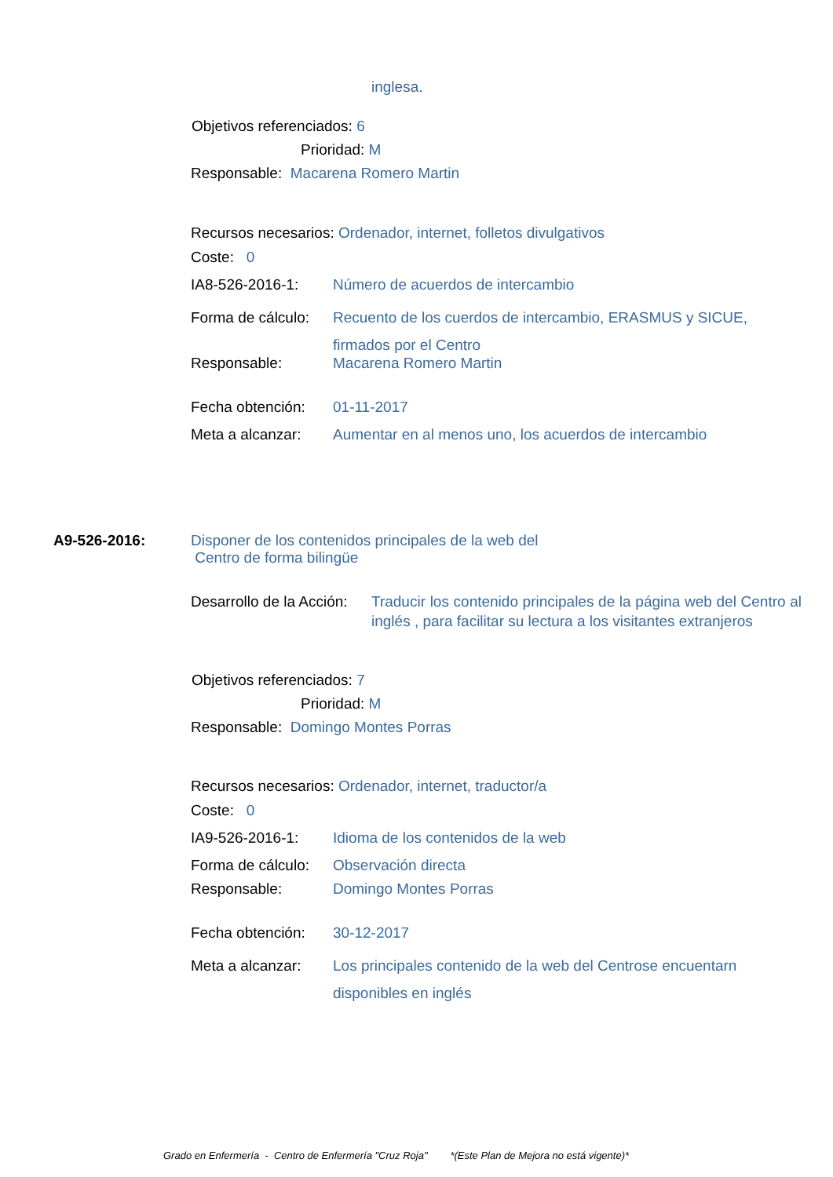inglesa.
Objetivos referenciados: 6
Prioridad: M
Responsable: Macarena Romero Martin
Recursos necesarios: Ordenador, internet, folletos divulgativos
Coste: 0
IA8-526-2016-1: Número de acuerdos de intercambio
Forma de cálculo: Recuento de los cuerdos de intercambio, ERASMUS y SICUE, firmados por el Centro
Responsable: Macarena Romero Martin
Fecha obtención: 01-11-2017
Meta a alcanzar: Aumentar en al menos uno, los acuerdos de intercambio
A9-526-2016: Disponer de los contenidos principales de la web del
Centro de forma bilingüe
Desarrollo de la Acción: Traducir los contenido principales de la página web del Centro al inglés , para facilitar su lectura a los visitantes extranjeros
Objetivos referenciados: 7
Prioridad: M
Responsable: Domingo Montes Porras
Recursos necesarios: Ordenador, internet, traductor/a
Coste: 0
IA9-526-2016-1: Idioma de los contenidos de la web
Forma de cálculo: Observación directa
Responsable: Domingo Montes Porras
Fecha obtención: 30-12-2017
Meta a alcanzar: Los principales contenido de la web del Centrose encuentarn disponibles en inglés
Grado en Enfermería - Centro de Enfermería "Cruz Roja" *(Este Plan de Mejora no está vigente)*